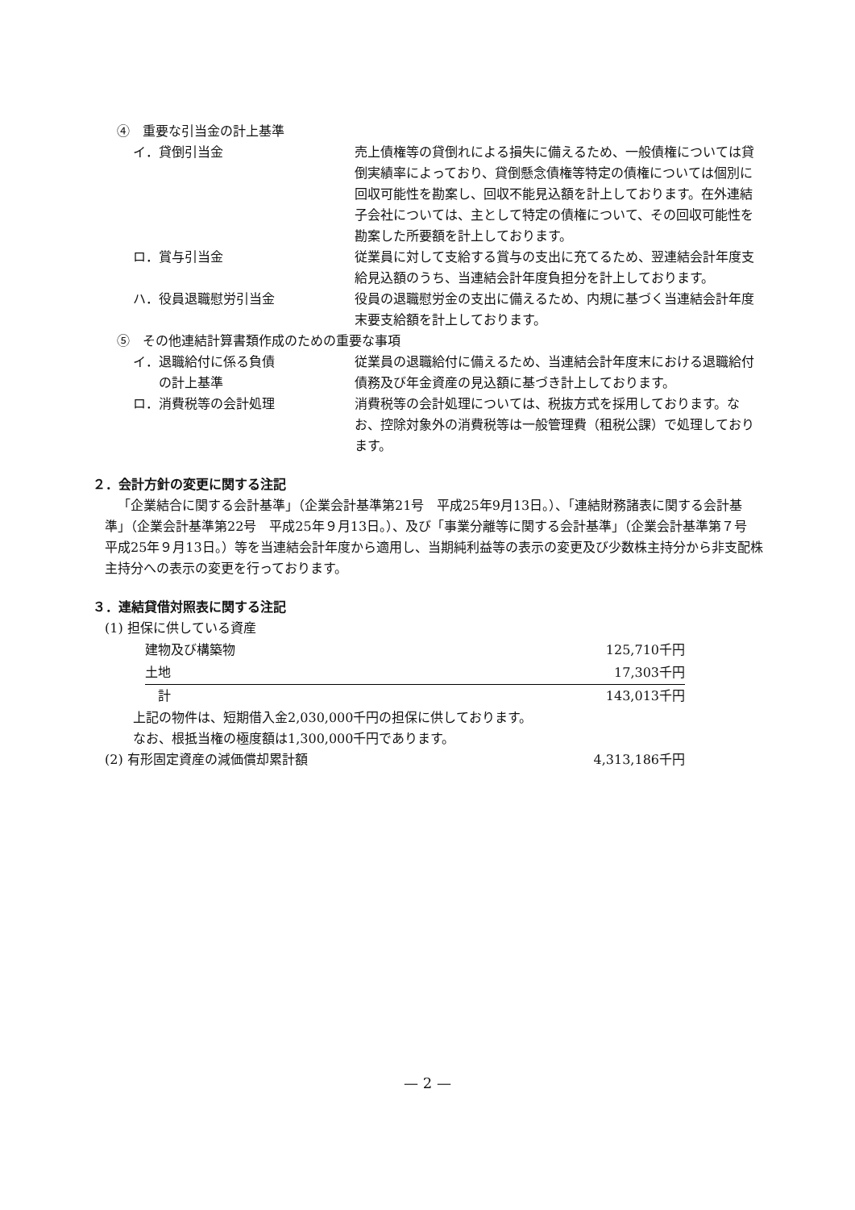④　重要な引当金の計上基準
イ．貸倒引当金 売上債権等の貸倒れによる損失に備えるため、一般債権については貸倒実績率によっており、貸倒懸念債権等特定の債権については個別に回収可能性を勘案し、回収不能見込額を計上しております。在外連結子会社については、主として特定の債権について、その回収可能性を勘案した所要額を計上しております。
ロ．賞与引当金 従業員に対して支給する賞与の支出に充てるため、翌連結会計年度支給見込額のうち、当連結会計年度負担分を計上しております。
ハ．役員退職慰労引当金 役員の退職慰労金の支出に備えるため、内規に基づく当連結会計年度末要支給額を計上しております。
⑤　その他連結計算書類作成のための重要な事項
イ．退職給付に係る負債
　　の計上基準
従業員の退職給付に備えるため、当連結会計年度末における退職給付債務及び年金資産の見込額に基づき計上しております。
ロ．消費税等の会計処理 消費税等の会計処理については、税抜方式を採用しております。なお、控除対象外の消費税等は一般管理費（租税公課）で処理しております。
２．会計方針の変更に関する注記
「企業結合に関する会計基準」（企業会計基準第21号　平成25年9月13日。）、「連結財務諸表に関する会計基準」（企業会計基準第22号　平成25年９月13日。）、及び「事業分離等に関する会計基準」（企業会計基準第７号　平成25年９月13日。）等を当連結会計年度から適用し、当期純利益等の表示の変更及び少数株主持分から非支配株主持分への表示の変更を行っております。
３．連結貸借対照表に関する注記
(1) 担保に供している資産
| 建物及び構築物 | 125,710千円 |
| 土地 | 17,303千円 |
| 計 | 143,013千円 |
上記の物件は、短期借入金2,030,000千円の担保に供しております。
なお、根抵当権の極度額は1,300,000千円であります。
(2) 有形固定資産の減価償却累計額 4,313,186千円
— 2 —